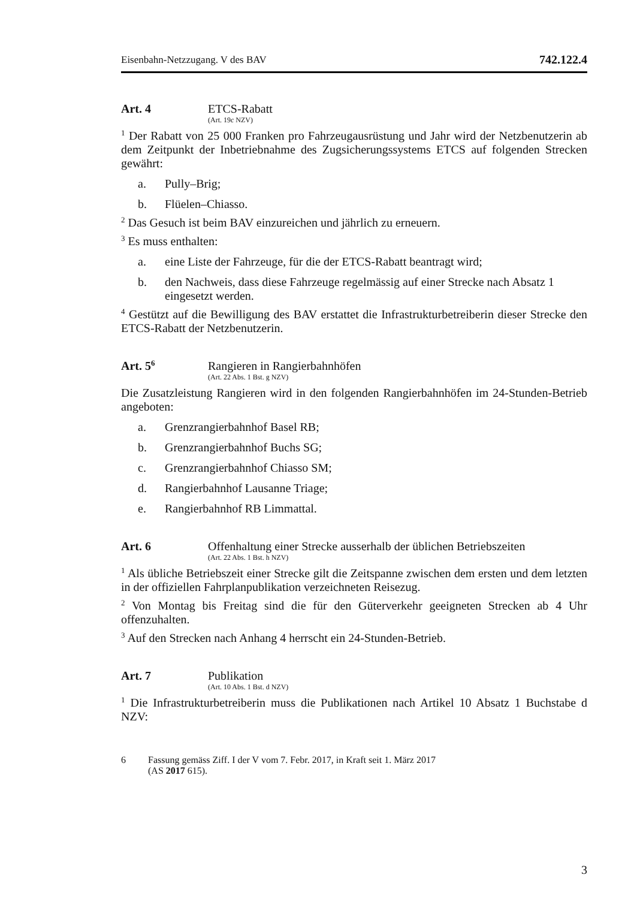Eisenbahn-Netzzugang. V des BAV 742.122.4
Art. 4 ETCS-Rabatt
(Art. 19c NZV)
<sup>1</sup> Der Rabatt von 25 000 Franken pro Fahrzeugausrüstung und Jahr wird der Netzbenutzerin ab dem Zeitpunkt der Inbetriebnahme des Zugsicherungssystems ETCS auf folgenden Strecken gewährt:
a. Pully–Brig;
b. Flüelen–Chiasso.
<sup>2</sup> Das Gesuch ist beim BAV einzureichen und jährlich zu erneuern.
<sup>3</sup> Es muss enthalten:
a. eine Liste der Fahrzeuge, für die der ETCS-Rabatt beantragt wird;
b. den Nachweis, dass diese Fahrzeuge regelmässig auf einer Strecke nach Absatz 1 eingesetzt werden.
<sup>4</sup> Gestützt auf die Bewilligung des BAV erstattet die Infrastrukturbetreiberin dieser Strecke den ETCS-Rabatt der Netzbenutzerin.
Art. 5<sup>6</sup>
Rangieren in Rangierbahnhöfen
(Art. 22 Abs. 1 Bst. g NZV)
Die Zusatzleistung Rangieren wird in den folgenden Rangierbahnhöfen im 24-Stunden-Betrieb angeboten:
a. Grenzrangierbahnhof Basel RB;
b. Grenzrangierbahnhof Buchs SG;
c. Grenzrangierbahnhof Chiasso SM;
d. Rangierbahnhof Lausanne Triage;
e. Rangierbahnhof RB Limmattal.
Art. 6 Offenhaltung einer Strecke ausserhalb der üblichen Betriebszeiten
(Art. 22 Abs. 1 Bst. h NZV)
<sup>1</sup> Als übliche Betriebszeit einer Strecke gilt die Zeitspanne zwischen dem ersten und dem letzten in der offiziellen Fahrplanpublikation verzeichneten Reisezug.
<sup>2</sup> Von Montag bis Freitag sind die für den Güterverkehr geeigneten Strecken ab 4 Uhr offenzuhalten.
<sup>3</sup> Auf den Strecken nach Anhang 4 herrscht ein 24-Stunden-Betrieb.
Art. 7 Publikation
(Art. 10 Abs. 1 Bst. d NZV)
<sup>1</sup> Die Infrastrukturbetreiberin muss die Publikationen nach Artikel 10 Absatz 1 Buchstabe d NZV:
6 Fassung gemäss Ziff. I der V vom 7. Febr. 2017, in Kraft seit 1. März 2017
(AS 2017 615).
3